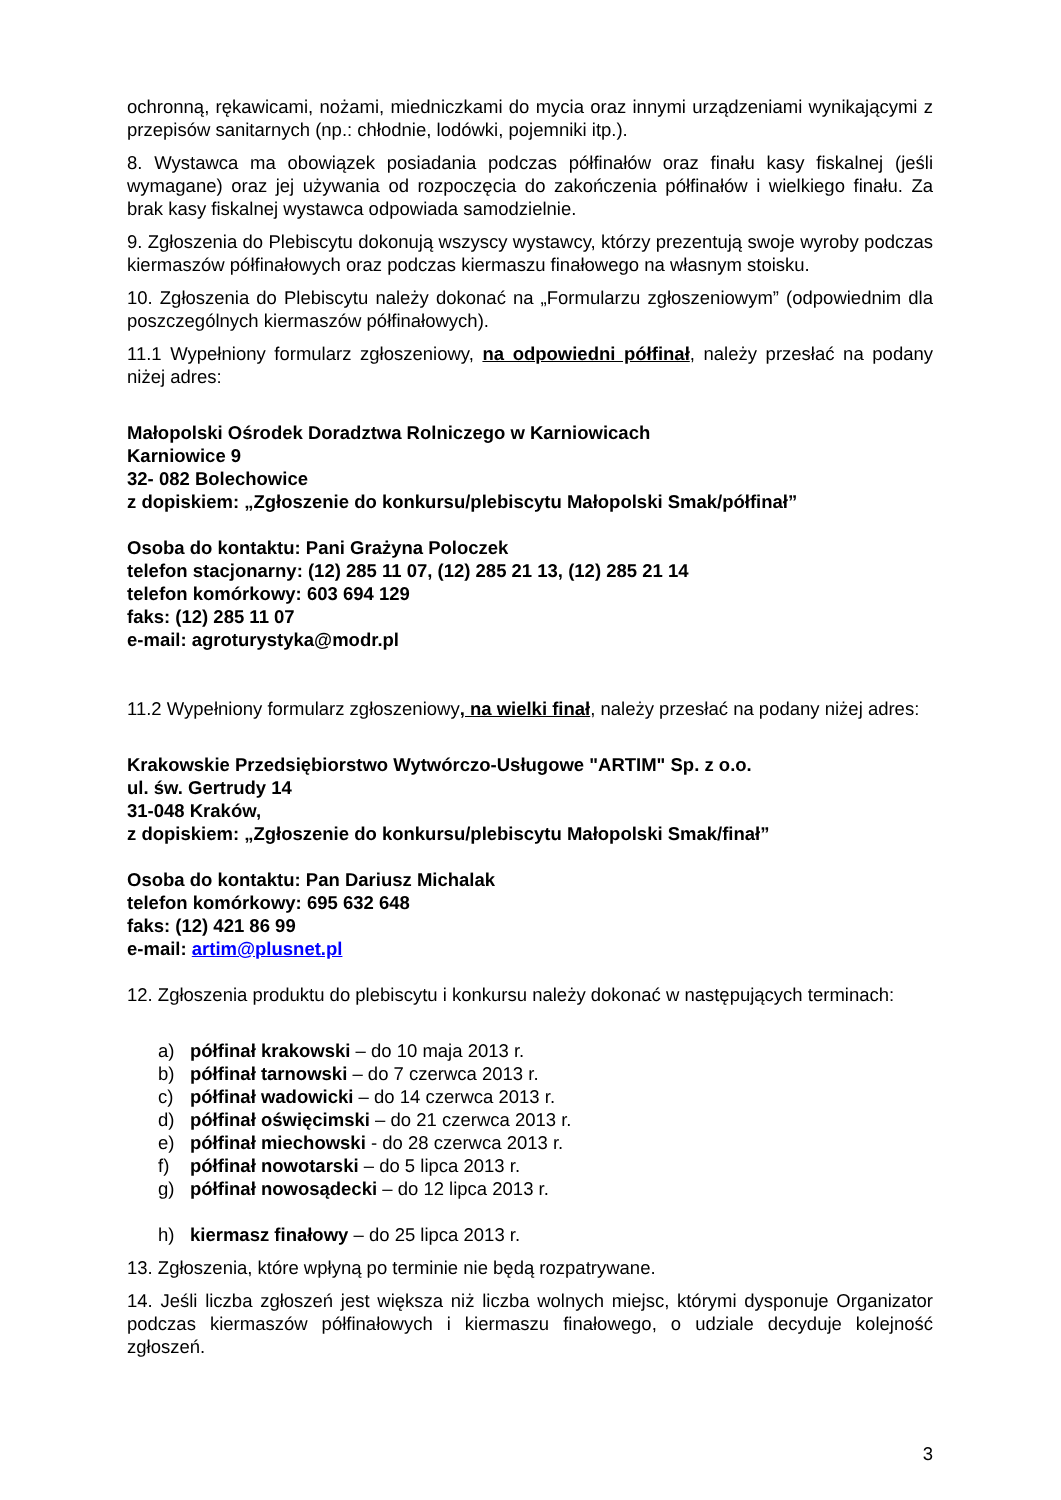ochronną, rękawicami, nożami, miedniczkami do mycia oraz innymi urządzeniami wynikającymi z przepisów sanitarnych (np.: chłodnie, lodówki, pojemniki itp.).
8. Wystawca ma obowiązek posiadania podczas półfinałów oraz finału kasy fiskalnej (jeśli wymagane) oraz jej używania od rozpoczęcia do zakończenia półfinałów i wielkiego finału. Za brak kasy fiskalnej wystawca odpowiada samodzielnie.
9. Zgłoszenia do Plebiscytu dokonują wszyscy wystawcy, którzy prezentują swoje wyroby podczas kiermaszów półfinałowych oraz podczas kiermaszu finałowego na własnym stoisku.
10. Zgłoszenia do Plebiscytu należy dokonać na „Formularzu zgłoszeniowym” (odpowiednim dla poszczególnych kiermaszów półfinałowych).
11.1 Wypełniony formularz zgłoszeniowy, na odpowiedni półfinał, należy przesłać na podany niżej adres:
Małopolski Ośrodek Doradztwa Rolniczego w Karniowicach
Karniowice 9
32- 082 Bolechowice
z dopiskiem: „Zgłoszenie do konkursu/plebiscytu Małopolski Smak/półfinał”
Osoba do kontaktu: Pani Grażyna Poloczek
telefon stacjonarny: (12) 285 11 07, (12) 285 21 13, (12) 285 21 14
telefon komórkowy: 603 694 129
faks: (12) 285 11 07
e-mail: agroturystyka@modr.pl
11.2 Wypełniony formularz zgłoszeniowy, na wielki finał, należy przesłać na podany niżej adres:
Krakowskie Przedsiębiorstwo Wytwórczo-Usługowe "ARTIM" Sp. z o.o.
ul. św. Gertrudy 14
31-048 Kraków,
z dopiskiem: „Zgłoszenie do konkursu/plebiscytu Małopolski Smak/finał”
Osoba do kontaktu: Pan Dariusz Michalak
telefon komórkowy: 695 632 648
faks: (12) 421 86 99
e-mail: artim@plusnet.pl
12. Zgłoszenia produktu do plebiscytu i konkursu należy dokonać w następujących terminach:
a) półfinał krakowski – do 10 maja 2013 r.
b) półfinał tarnowski – do 7 czerwca 2013 r.
c) półfinał wadowicki – do 14 czerwca 2013 r.
d) półfinał oświęcimski – do 21 czerwca 2013 r.
e) półfinał miechowski - do 28 czerwca 2013 r.
f) półfinał nowotarski – do 5 lipca 2013 r.
g) półfinał nowosądecki – do 12 lipca 2013 r.
h) kiermasz finałowy – do 25 lipca 2013 r.
13. Zgłoszenia, które wpłyną po terminie nie będą rozpatrywane.
14. Jeśli liczba zgłoszeń jest większa niż liczba wolnych miejsc, którymi dysponuje Organizator podczas kiermaszów półfinałowych i kiermaszu finałowego, o udziale decyduje kolejność zgłoszeń.
3